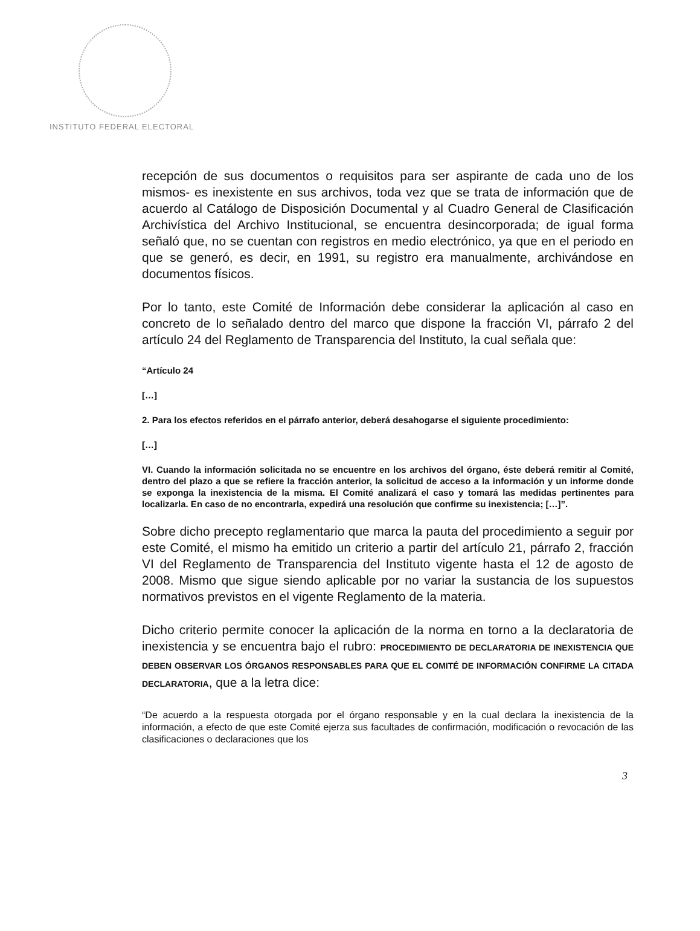INSTITUTO FEDERAL ELECTORAL
recepción de sus documentos o requisitos para ser aspirante de cada uno de los mismos- es inexistente en sus archivos, toda vez que se trata de información que de acuerdo al Catálogo de Disposición Documental y al Cuadro General de Clasificación Archivística del Archivo Institucional, se encuentra desincorporada; de igual forma señaló que, no se cuentan con registros en medio electrónico, ya que en el periodo en que se generó, es decir, en 1991, su registro era manualmente, archivándose en documentos físicos.
Por lo tanto, este Comité de Información debe considerar la aplicación al caso en concreto de lo señalado dentro del marco que dispone la fracción VI, párrafo 2 del artículo 24 del Reglamento de Transparencia del Instituto, la cual señala que:
“Artículo 24
[…]
2. Para los efectos referidos en el párrafo anterior, deberá desahogarse el siguiente procedimiento:
[…]
VI. Cuando la información solicitada no se encuentre en los archivos del órgano, éste deberá remitir al Comité, dentro del plazo a que se refiere la fracción anterior, la solicitud de acceso a la información y un informe donde se exponga la inexistencia de la misma. El Comité analizará el caso y tomará las medidas pertinentes para localizarla. En caso de no encontrarla, expedirá una resolución que confirme su inexistencia; […]”.
Sobre dicho precepto reglamentario que marca la pauta del procedimiento a seguir por este Comité, el mismo ha emitido un criterio a partir del artículo 21, párrafo 2, fracción VI del Reglamento de Transparencia del Instituto vigente hasta el 12 de agosto de 2008. Mismo que sigue siendo aplicable por no variar la sustancia de los supuestos normativos previstos en el vigente Reglamento de la materia.
Dicho criterio permite conocer la aplicación de la norma en torno a la declaratoria de inexistencia y se encuentra bajo el rubro: PROCEDIMIENTO DE DECLARATORIA DE INEXISTENCIA QUE DEBEN OBSERVAR LOS ÓRGANOS RESPONSABLES PARA QUE EL COMITÉ DE INFORMACIÓN CONFIRME LA CITADA DECLARATORIA, que a la letra dice:
“De acuerdo a la respuesta otorgada por el órgano responsable y en la cual declara la inexistencia de la información, a efecto de que este Comité ejerza sus facultades de confirmación, modificación o revocación de las clasificaciones o declaraciones que los
3